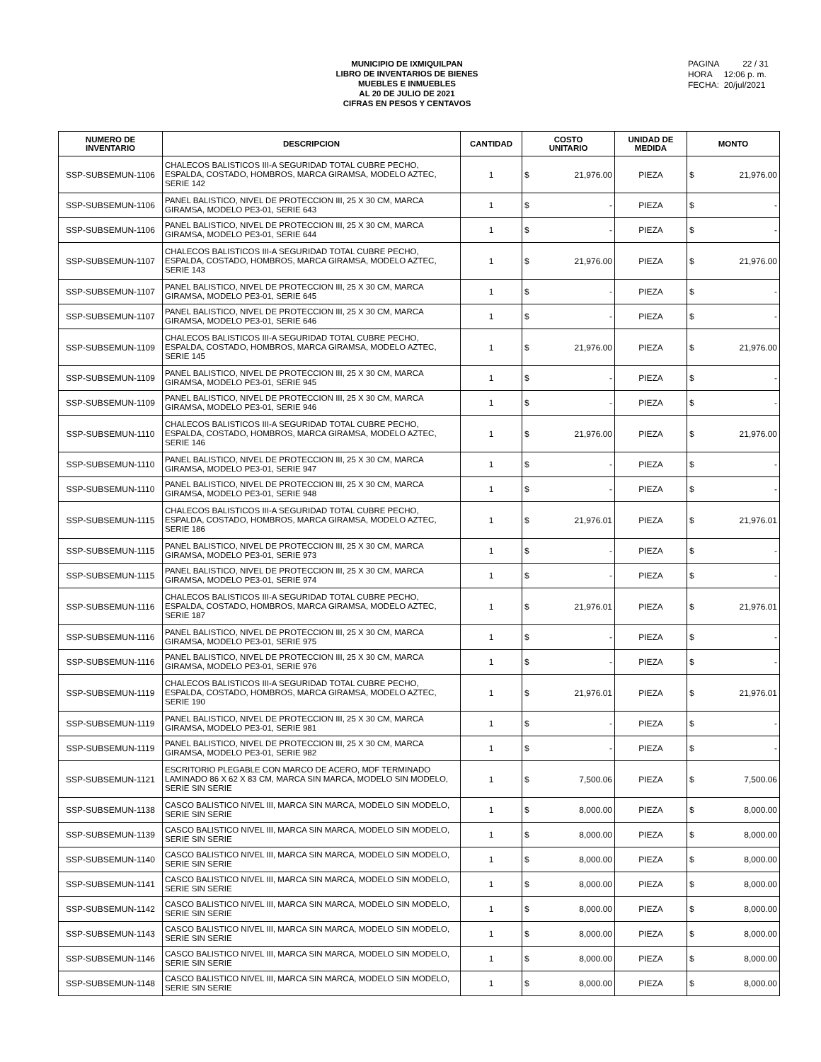MUNICIPIO DE IXMIQUILPAN
LIBRO DE INVENTARIOS DE BIENES
MUEBLES E INMUEBLES
AL 20 DE JULIO DE 2021
CIFRAS EN PESOS Y CENTAVOS
PAGINA 22 / 31
HORA 12:06 p. m.
FECHA: 20/jul/2021
| NUMERO DE INVENTARIO | DESCRIPCION | CANTIDAD | COSTO UNITARIO | | UNIDAD DE MEDIDA | MONTO | |
| --- | --- | --- | --- | --- | --- | --- | --- |
| SSP-SUBSEMUN-1106 | CHALECOS BALISTICOS III-A SEGURIDAD TOTAL CUBRE PECHO, ESPALDA, COSTADO, HOMBROS, MARCA GIRAMSA, MODELO AZTEC, SERIE 142 | 1 | $ | 21,976.00 | PIEZA | $ | 21,976.00 |
| SSP-SUBSEMUN-1106 | PANEL BALISTICO, NIVEL DE PROTECCION III, 25 X 30 CM, MARCA GIRAMSA, MODELO PE3-01, SERIE 643 | 1 | $ | - | PIEZA | $ | - |
| SSP-SUBSEMUN-1106 | PANEL BALISTICO, NIVEL DE PROTECCION III, 25 X 30 CM, MARCA GIRAMSA, MODELO PE3-01, SERIE 644 | 1 | $ | - | PIEZA | $ | - |
| SSP-SUBSEMUN-1107 | CHALECOS BALISTICOS III-A SEGURIDAD TOTAL CUBRE PECHO, ESPALDA, COSTADO, HOMBROS, MARCA GIRAMSA, MODELO AZTEC, SERIE 143 | 1 | $ | 21,976.00 | PIEZA | $ | 21,976.00 |
| SSP-SUBSEMUN-1107 | PANEL BALISTICO, NIVEL DE PROTECCION III, 25 X 30 CM, MARCA GIRAMSA, MODELO PE3-01, SERIE 645 | 1 | $ | - | PIEZA | $ | - |
| SSP-SUBSEMUN-1107 | PANEL BALISTICO, NIVEL DE PROTECCION III, 25 X 30 CM, MARCA GIRAMSA, MODELO PE3-01, SERIE 646 | 1 | $ | - | PIEZA | $ | - |
| SSP-SUBSEMUN-1109 | CHALECOS BALISTICOS III-A SEGURIDAD TOTAL CUBRE PECHO, ESPALDA, COSTADO, HOMBROS, MARCA GIRAMSA, MODELO AZTEC, SERIE 145 | 1 | $ | 21,976.00 | PIEZA | $ | 21,976.00 |
| SSP-SUBSEMUN-1109 | PANEL BALISTICO, NIVEL DE PROTECCION III, 25 X 30 CM, MARCA GIRAMSA, MODELO PE3-01, SERIE 945 | 1 | $ | - | PIEZA | $ | - |
| SSP-SUBSEMUN-1109 | PANEL BALISTICO, NIVEL DE PROTECCION III, 25 X 30 CM, MARCA GIRAMSA, MODELO PE3-01, SERIE 946 | 1 | $ | - | PIEZA | $ | - |
| SSP-SUBSEMUN-1110 | CHALECOS BALISTICOS III-A SEGURIDAD TOTAL CUBRE PECHO, ESPALDA, COSTADO, HOMBROS, MARCA GIRAMSA, MODELO AZTEC, SERIE 146 | 1 | $ | 21,976.00 | PIEZA | $ | 21,976.00 |
| SSP-SUBSEMUN-1110 | PANEL BALISTICO, NIVEL DE PROTECCION III, 25 X 30 CM, MARCA GIRAMSA, MODELO PE3-01, SERIE 947 | 1 | $ | - | PIEZA | $ | - |
| SSP-SUBSEMUN-1110 | PANEL BALISTICO, NIVEL DE PROTECCION III, 25 X 30 CM, MARCA GIRAMSA, MODELO PE3-01, SERIE 948 | 1 | $ | - | PIEZA | $ | - |
| SSP-SUBSEMUN-1115 | CHALECOS BALISTICOS III-A SEGURIDAD TOTAL CUBRE PECHO, ESPALDA, COSTADO, HOMBROS, MARCA GIRAMSA, MODELO AZTEC, SERIE 186 | 1 | $ | 21,976.01 | PIEZA | $ | 21,976.01 |
| SSP-SUBSEMUN-1115 | PANEL BALISTICO, NIVEL DE PROTECCION III, 25 X 30 CM, MARCA GIRAMSA, MODELO PE3-01, SERIE 973 | 1 | $ | - | PIEZA | $ | - |
| SSP-SUBSEMUN-1115 | PANEL BALISTICO, NIVEL DE PROTECCION III, 25 X 30 CM, MARCA GIRAMSA, MODELO PE3-01, SERIE 974 | 1 | $ | - | PIEZA | $ | - |
| SSP-SUBSEMUN-1116 | CHALECOS BALISTICOS III-A SEGURIDAD TOTAL CUBRE PECHO, ESPALDA, COSTADO, HOMBROS, MARCA GIRAMSA, MODELO AZTEC, SERIE 187 | 1 | $ | 21,976.01 | PIEZA | $ | 21,976.01 |
| SSP-SUBSEMUN-1116 | PANEL BALISTICO, NIVEL DE PROTECCION III, 25 X 30 CM, MARCA GIRAMSA, MODELO PE3-01, SERIE 975 | 1 | $ | - | PIEZA | $ | - |
| SSP-SUBSEMUN-1116 | PANEL BALISTICO, NIVEL DE PROTECCION III, 25 X 30 CM, MARCA GIRAMSA, MODELO PE3-01, SERIE 976 | 1 | $ | - | PIEZA | $ | - |
| SSP-SUBSEMUN-1119 | CHALECOS BALISTICOS III-A SEGURIDAD TOTAL CUBRE PECHO, ESPALDA, COSTADO, HOMBROS, MARCA GIRAMSA, MODELO AZTEC, SERIE 190 | 1 | $ | 21,976.01 | PIEZA | $ | 21,976.01 |
| SSP-SUBSEMUN-1119 | PANEL BALISTICO, NIVEL DE PROTECCION III, 25 X 30 CM, MARCA GIRAMSA, MODELO PE3-01, SERIE 981 | 1 | $ | - | PIEZA | $ | - |
| SSP-SUBSEMUN-1119 | PANEL BALISTICO, NIVEL DE PROTECCION III, 25 X 30 CM, MARCA GIRAMSA, MODELO PE3-01, SERIE 982 | 1 | $ | - | PIEZA | $ | - |
| SSP-SUBSEMUN-1121 | ESCRITORIO PLEGABLE CON MARCO DE ACERO, MDF TERMINADO LAMINADO 86 X 62 X 83 CM, MARCA SIN MARCA, MODELO SIN MODELO, SERIE SIN SERIE | 1 | $ | 7,500.06 | PIEZA | $ | 7,500.06 |
| SSP-SUBSEMUN-1138 | CASCO BALISTICO NIVEL III, MARCA SIN MARCA, MODELO SIN MODELO, SERIE SIN SERIE | 1 | $ | 8,000.00 | PIEZA | $ | 8,000.00 |
| SSP-SUBSEMUN-1139 | CASCO BALISTICO NIVEL III, MARCA SIN MARCA, MODELO SIN MODELO, SERIE SIN SERIE | 1 | $ | 8,000.00 | PIEZA | $ | 8,000.00 |
| SSP-SUBSEMUN-1140 | CASCO BALISTICO NIVEL III, MARCA SIN MARCA, MODELO SIN MODELO, SERIE SIN SERIE | 1 | $ | 8,000.00 | PIEZA | $ | 8,000.00 |
| SSP-SUBSEMUN-1141 | CASCO BALISTICO NIVEL III, MARCA SIN MARCA, MODELO SIN MODELO, SERIE SIN SERIE | 1 | $ | 8,000.00 | PIEZA | $ | 8,000.00 |
| SSP-SUBSEMUN-1142 | CASCO BALISTICO NIVEL III, MARCA SIN MARCA, MODELO SIN MODELO, SERIE SIN SERIE | 1 | $ | 8,000.00 | PIEZA | $ | 8,000.00 |
| SSP-SUBSEMUN-1143 | CASCO BALISTICO NIVEL III, MARCA SIN MARCA, MODELO SIN MODELO, SERIE SIN SERIE | 1 | $ | 8,000.00 | PIEZA | $ | 8,000.00 |
| SSP-SUBSEMUN-1146 | CASCO BALISTICO NIVEL III, MARCA SIN MARCA, MODELO SIN MODELO, SERIE SIN SERIE | 1 | $ | 8,000.00 | PIEZA | $ | 8,000.00 |
| SSP-SUBSEMUN-1148 | CASCO BALISTICO NIVEL III, MARCA SIN MARCA, MODELO SIN MODELO, SERIE SIN SERIE | 1 | $ | 8,000.00 | PIEZA | $ | 8,000.00 |